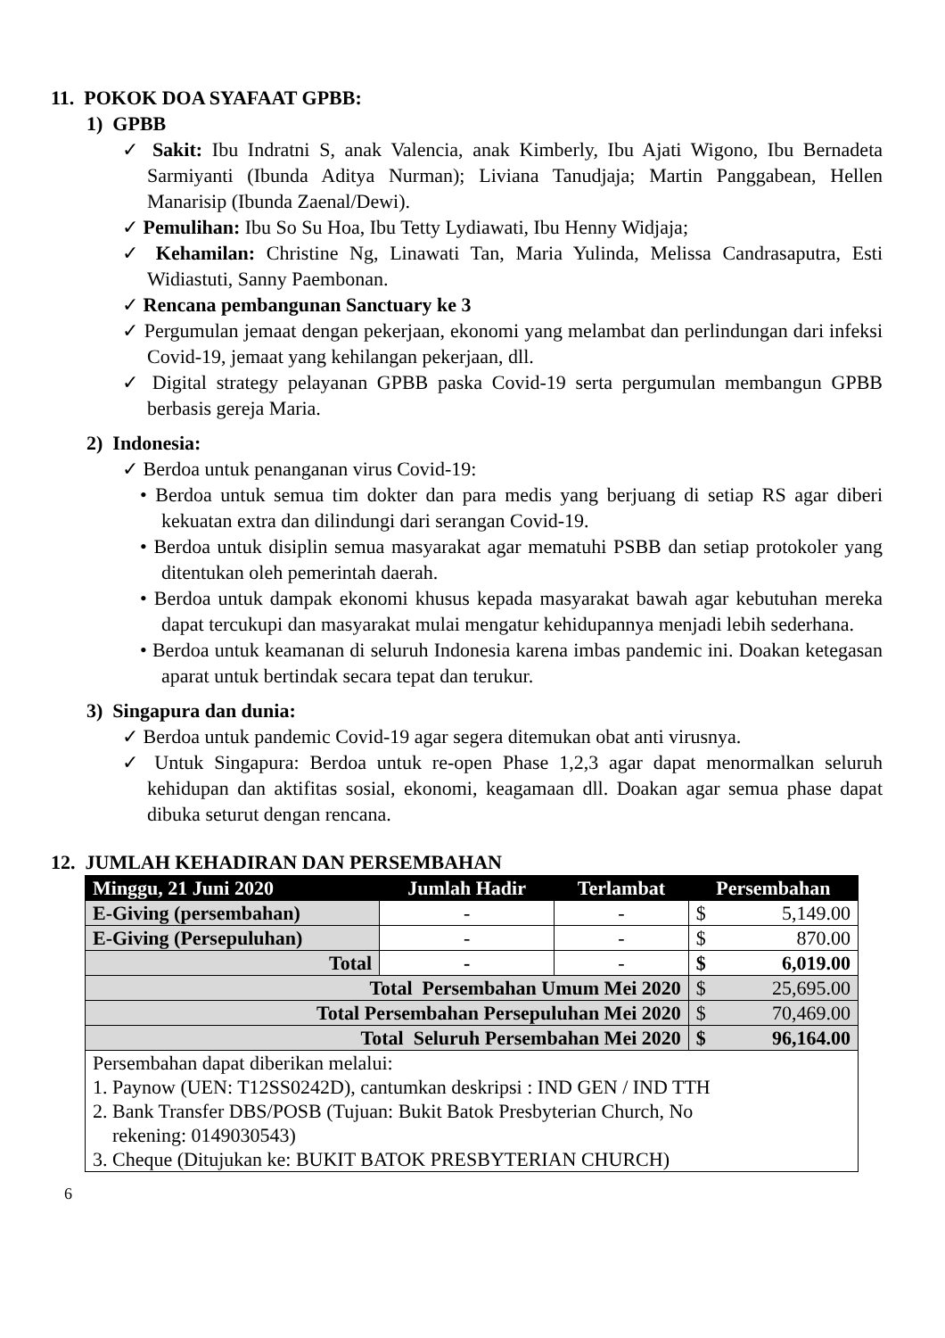11. POKOK DOA SYAFAAT GPBB:
1) GPBB
✓ Sakit: Ibu Indratni S, anak Valencia, anak Kimberly, Ibu Ajati Wigono, Ibu Bernadeta Sarmiyanti (Ibunda Aditya Nurman); Liviana Tanudjaja; Martin Panggabean, Hellen Manarisip (Ibunda Zaenal/Dewi).
✓ Pemulihan: Ibu So Su Hoa, Ibu Tetty Lydiawati, Ibu Henny Widjaja;
✓ Kehamilan: Christine Ng, Linawati Tan, Maria Yulinda, Melissa Candrasaputra, Esti Widiastuti, Sanny Paembonan.
✓ Rencana pembangunan Sanctuary ke 3
✓ Pergumulan jemaat dengan pekerjaan, ekonomi yang melambat dan perlindungan dari infeksi Covid-19, jemaat yang kehilangan pekerjaan, dll.
✓ Digital strategy pelayanan GPBB paska Covid-19 serta pergumulan membangun GPBB berbasis gereja Maria.
2) Indonesia:
✓ Berdoa untuk penanganan virus Covid-19:
• Berdoa untuk semua tim dokter dan para medis yang berjuang di setiap RS agar diberi kekuatan extra dan dilindungi dari serangan Covid-19.
• Berdoa untuk disiplin semua masyarakat agar mematuhi PSBB dan setiap protokoler yang ditentukan oleh pemerintah daerah.
• Berdoa untuk dampak ekonomi khusus kepada masyarakat bawah agar kebutuhan mereka dapat tercukupi dan masyarakat mulai mengatur kehidupannya menjadi lebih sederhana.
• Berdoa untuk keamanan di seluruh Indonesia karena imbas pandemic ini. Doakan ketegasan aparat untuk bertindak secara tepat dan terukur.
3) Singapura dan dunia:
✓ Berdoa untuk pandemic Covid-19 agar segera ditemukan obat anti virusnya.
✓ Untuk Singapura: Berdoa untuk re-open Phase 1,2,3 agar dapat menormalkan seluruh kehidupan dan aktifitas sosial, ekonomi, keagamaan dll. Doakan agar semua phase dapat dibuka seturut dengan rencana.
12. JUMLAH KEHADIRAN DAN PERSEMBAHAN
| Minggu, 21 Juni 2020 | Jumlah Hadir | Terlambat | Persembahan | |
| --- | --- | --- | --- | --- |
| E-Giving (persembahan) | - | - | $ | 5,149.00 |
| E-Giving (Persepuluhan) | - | - | $ | 870.00 |
| Total | - | - | $ | 6,019.00 |
| Total Persembahan Umum Mei 2020 | | | $ | 25,695.00 |
| Total Persembahan Persepuluhan Mei 2020 | | | $ | 70,469.00 |
| Total Seluruh Persembahan Mei 2020 | | | $ | 96,164.00 |
| Persembahan dapat diberikan melalui: 1. Paynow (UEN: T12SS0242D), cantumkan deskripsi : IND GEN / IND TTH 2. Bank Transfer DBS/POSB (Tujuan: Bukit Batok Presbyterian Church, No rekening: 0149030543) 3. Cheque (Ditujukan ke: BUKIT BATOK PRESBYTERIAN CHURCH) | | | | |
6